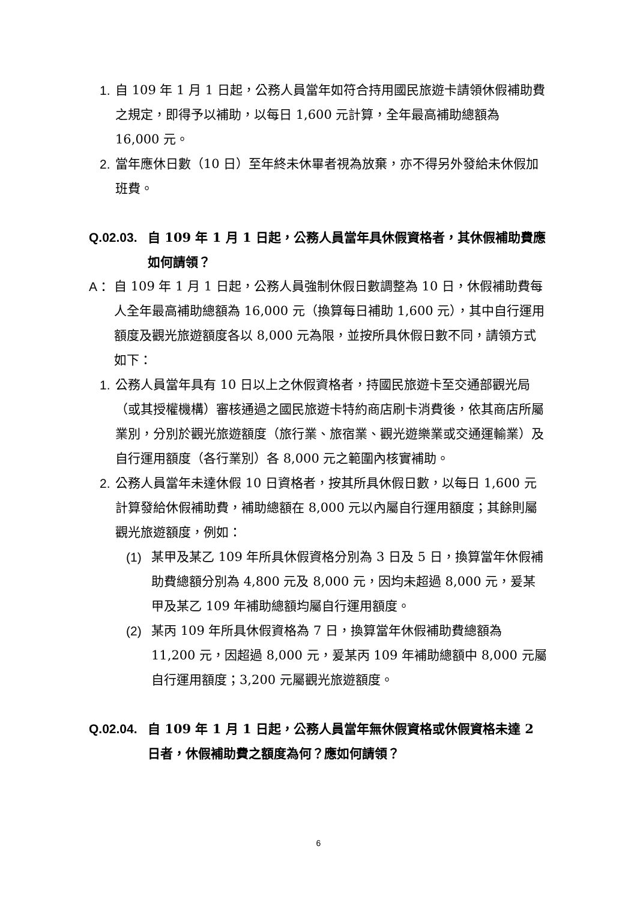1. 自 109 年 1 月 1 日起，公務人員當年如符合持用國民旅遊卡請領休假補助費之規定，即得予以補助，以每日 1,600 元計算，全年最高補助總額為 16,000 元。
2. 當年應休日數（10 日）至年終未休畢者視為放棄，亦不得另外發給未休假加班費。
Q.02.03.
自 109 年 1 月 1 日起，公務人員當年具休假資格者，其休假補助費應如何請領？
A： 自 109 年 1 月 1 日起，公務人員強制休假日數調整為 10 日，休假補助費每人全年最高補助總額為 16,000 元（換算每日補助 1,600 元），其中自行運用額度及觀光旅遊額度各以 8,000 元為限，並按所具休假日數不同，請領方式如下：
1. 公務人員當年具有 10 日以上之休假資格者，持國民旅遊卡至交通部觀光局（或其授權機構）審核通過之國民旅遊卡特約商店刷卡消費後，依其商店所屬業別，分別於觀光旅遊額度（旅行業、旅宿業、觀光遊樂業或交通運輸業）及自行運用額度（各行業別）各 8,000 元之範圍內核實補助。
2. 公務人員當年未達休假 10 日資格者，按其所具休假日數，以每日 1,600 元計算發給休假補助費，補助總額在 8,000 元以內屬自行運用額度；其餘則屬觀光旅遊額度，例如：
(1) 某甲及某乙 109 年所具休假資格分別為 3 日及 5 日，換算當年休假補助費總額分別為 4,800 元及 8,000 元，因均未超過 8,000 元，爰某甲及某乙 109 年補助總額均屬自行運用額度。
(2) 某丙 109 年所具休假資格為 7 日，換算當年休假補助費總額為 11,200 元，因超過 8,000 元，爰某丙 109 年補助總額中 8,000 元屬自行運用額度；3,200 元屬觀光旅遊額度。
Q.02.04.
自 109 年 1 月 1 日起，公務人員當年無休假資格或休假資格未達 2 日者，休假補助費之額度為何？應如何請領？
6